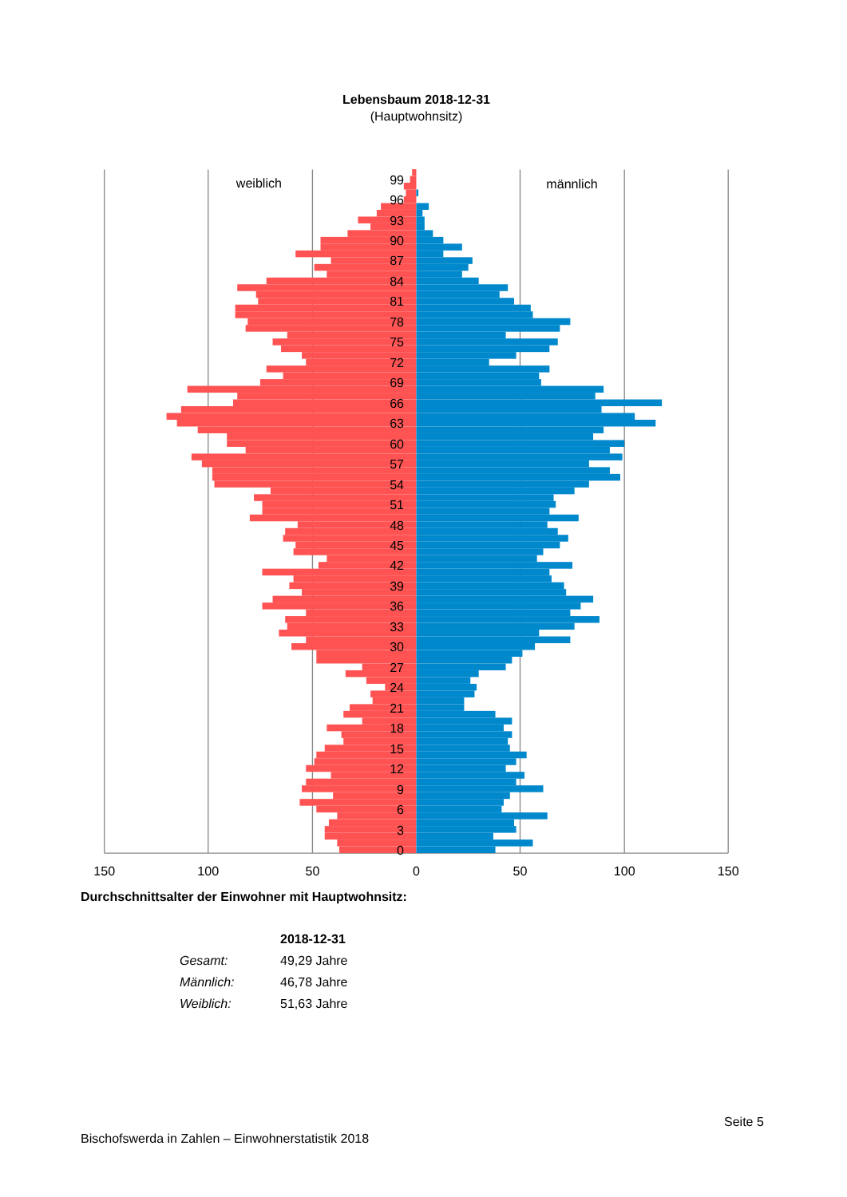Lebensbaum 2018-12-31
(Hauptwohnsitz)
99
96
93
90
87
84
81
78
75
72
69
66
63
60
57
54
51
48
45
42
39
36
33
30
27
24
21
18
15
12
9
6
3
0
150
100
50
0
50
100
150
weiblich
männlich
Durchschnittsalter der Einwohner mit Hauptwohnsitz:
| | 2018-12-31 |
| --- | --- |
| Gesamt: | 49,29 Jahre |
| Männlich: | 46,78 Jahre |
| Weiblich: | 51,63 Jahre |
Seite 5
Bischofswerda in Zahlen – Einwohnerstatistik 2018